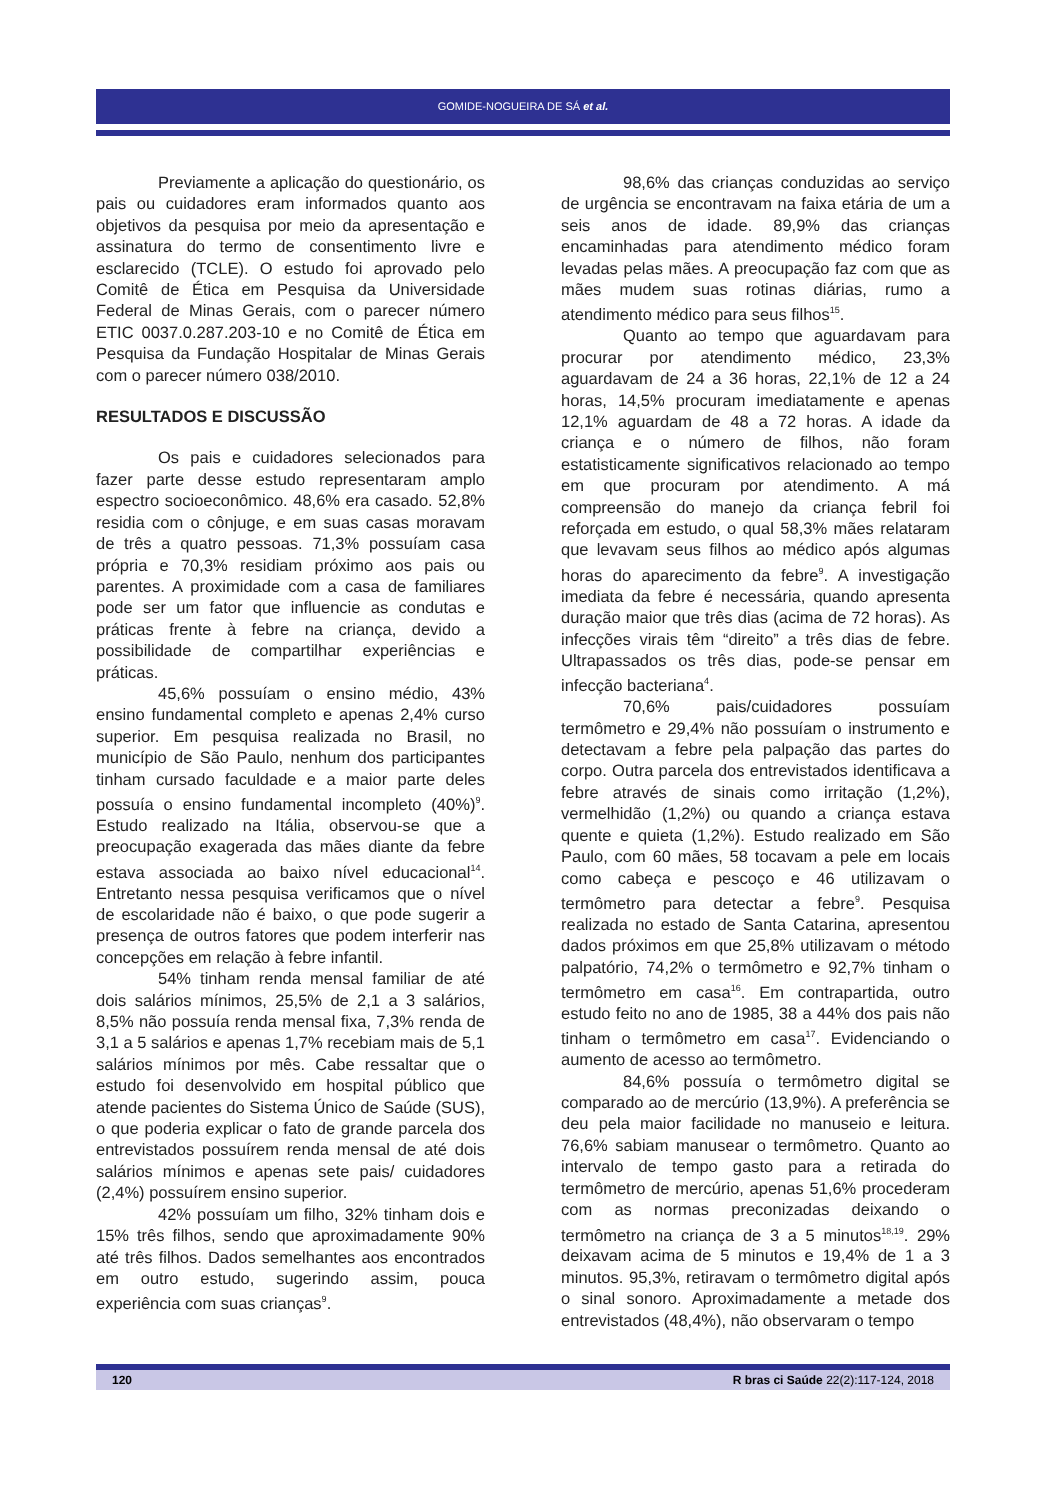GOMIDE-NOGUEIRA DE SÁ et al.
Previamente a aplicação do questionário, os pais ou cuidadores eram informados quanto aos objetivos da pesquisa por meio da apresentação e assinatura do termo de consentimento livre e esclarecido (TCLE). O estudo foi aprovado pelo Comitê de Ética em Pesquisa da Universidade Federal de Minas Gerais, com o parecer número ETIC 0037.0.287.203-10 e no Comitê de Ética em Pesquisa da Fundação Hospitalar de Minas Gerais com o parecer número 038/2010.
RESULTADOS E DISCUSSÃO
Os pais e cuidadores selecionados para fazer parte desse estudo representaram amplo espectro socioeconômico. 48,6% era casado. 52,8% residia com o cônjuge, e em suas casas moravam de três a quatro pessoas. 71,3% possuíam casa própria e 70,3% residiam próximo aos pais ou parentes. A proximidade com a casa de familiares pode ser um fator que influencie as condutas e práticas frente à febre na criança, devido a possibilidade de compartilhar experiências e práticas.
45,6% possuíam o ensino médio, 43% ensino fundamental completo e apenas 2,4% curso superior. Em pesquisa realizada no Brasil, no município de São Paulo, nenhum dos participantes tinham cursado faculdade e a maior parte deles possuía o ensino fundamental incompleto (40%)<sup>9</sup>. Estudo realizado na Itália, observou-se que a preocupação exagerada das mães diante da febre estava associada ao baixo nível educacional<sup>14</sup>. Entretanto nessa pesquisa verificamos que o nível de escolaridade não é baixo, o que pode sugerir a presença de outros fatores que podem interferir nas concepções em relação à febre infantil.
54% tinham renda mensal familiar de até dois salários mínimos, 25,5% de 2,1 a 3 salários, 8,5% não possuía renda mensal fixa, 7,3% renda de 3,1 a 5 salários e apenas 1,7% recebiam mais de 5,1 salários mínimos por mês. Cabe ressaltar que o estudo foi desenvolvido em hospital público que atende pacientes do Sistema Único de Saúde (SUS), o que poderia explicar o fato de grande parcela dos entrevistados possuírem renda mensal de até dois salários mínimos e apenas sete pais/ cuidadores (2,4%) possuírem ensino superior.
42% possuíam um filho, 32% tinham dois e 15% três filhos, sendo que aproximadamente 90% até três filhos. Dados semelhantes aos encontrados em outro estudo, sugerindo assim, pouca experiência com suas crianças<sup>9</sup>.
98,6% das crianças conduzidas ao serviço de urgência se encontravam na faixa etária de um a seis anos de idade. 89,9% das crianças encaminhadas para atendimento médico foram levadas pelas mães. A preocupação faz com que as mães mudem suas rotinas diárias, rumo a atendimento médico para seus filhos<sup>15</sup>.
Quanto ao tempo que aguardavam para procurar por atendimento médico, 23,3% aguardavam de 24 a 36 horas, 22,1% de 12 a 24 horas, 14,5% procuram imediatamente e apenas 12,1% aguardam de 48 a 72 horas. A idade da criança e o número de filhos, não foram estatisticamente significativos relacionado ao tempo em que procuram por atendimento. A má compreensão do manejo da criança febril foi reforçada em estudo, o qual 58,3% mães relataram que levavam seus filhos ao médico após algumas horas do aparecimento da febre<sup>9</sup>. A investigação imediata da febre é necessária, quando apresenta duração maior que três dias (acima de 72 horas). As infecções virais têm “direito” a três dias de febre. Ultrapassados os três dias, pode-se pensar em infecção bacteriana<sup>4</sup>.
70,6% pais/cuidadores possuíam termômetro e 29,4% não possuíam o instrumento e detectavam a febre pela palpação das partes do corpo. Outra parcela dos entrevistados identificava a febre através de sinais como irritação (1,2%), vermelhidão (1,2%) ou quando a criança estava quente e quieta (1,2%). Estudo realizado em São Paulo, com 60 mães, 58 tocavam a pele em locais como cabeça e pescoço e 46 utilizavam o termômetro para detectar a febre<sup>9</sup>. Pesquisa realizada no estado de Santa Catarina, apresentou dados próximos em que 25,8% utilizavam o método palpatório, 74,2% o termômetro e 92,7% tinham o termômetro em casa<sup>16</sup>. Em contrapartida, outro estudo feito no ano de 1985, 38 a 44% dos pais não tinham o termômetro em casa<sup>17</sup>. Evidenciando o aumento de acesso ao termômetro.
84,6% possuía o termômetro digital se comparado ao de mercúrio (13,9%). A preferência se deu pela maior facilidade no manuseio e leitura. 76,6% sabiam manusear o termômetro. Quanto ao intervalo de tempo gasto para a retirada do termômetro de mercúrio, apenas 51,6% procederam com as normas preconizadas deixando o termômetro na criança de 3 a 5 minutos<sup>18,19</sup>. 29% deixavam acima de 5 minutos e 19,4% de 1 a 3 minutos. 95,3%, retiravam o termômetro digital após o sinal sonoro. Aproximadamente a metade dos entrevistados (48,4%), não observaram o tempo
120 R bras ci Saúde 22(2):117-124, 2018